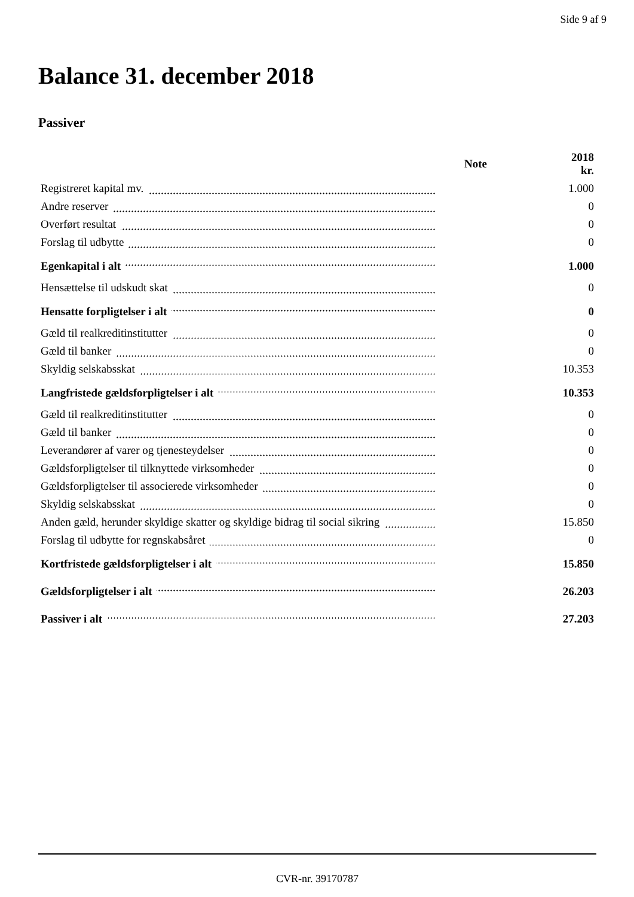Side 9 af 9
Balance 31. december 2018
Passiver
| | Note | 2018 kr. |
| --- | --- | --- |
| Registreret kapital mv. | | 1.000 |
| Andre reserver | | 0 |
| Overført resultat | | 0 |
| Forslag til udbytte | | 0 |
| Egenkapital i alt | | 1.000 |
| Hensættelse til udskudt skat | | 0 |
| Hensatte forpligtelser i alt | | 0 |
| Gæld til realkreditinstitutter | | 0 |
| Gæld til banker | | 0 |
| Skyldig selskabsskat | | 10.353 |
| Langfristede gældsforpligtelser i alt | | 10.353 |
| Gæld til realkreditinstitutter | | 0 |
| Gæld til banker | | 0 |
| Leverandører af varer og tjenesteydelser | | 0 |
| Gældsforpligtelser til tilknyttede virksomheder | | 0 |
| Gældsforpligtelser til associerede virksomheder | | 0 |
| Skyldig selskabsskat | | 0 |
| Anden gæld, herunder skyldige skatter og skyldige bidrag til social sikring | | 15.850 |
| Forslag til udbytte for regnskabsåret | | 0 |
| Kortfristede gældsforpligtelser i alt | | 15.850 |
| Gældsforpligtelser i alt | | 26.203 |
| Passiver i alt | | 27.203 |
CVR-nr. 39170787